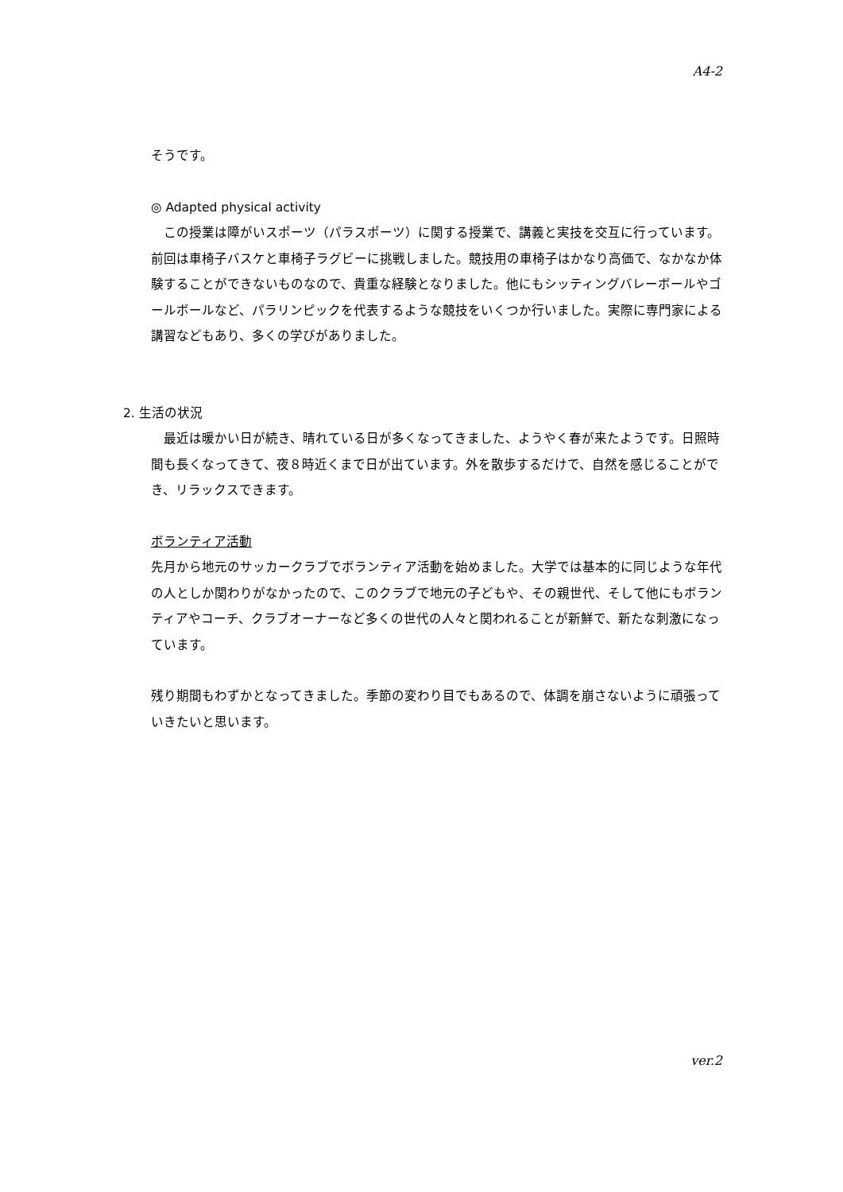A4-2
そうです。
◎ Adapted physical activity
　この授業は障がいスポーツ（パラスポーツ）に関する授業で、講義と実技を交互に行っています。前回は車椅子バスケと車椅子ラグビーに挑戦しました。競技用の車椅子はかなり高価で、なかなか体験することができないものなので、貴重な経験となりました。他にもシッティングバレーボールやゴールボールなど、パラリンピックを代表するような競技をいくつか行いました。実際に専門家による講習などもあり、多くの学びがありました。
2. 生活の状況
　最近は暖かい日が続き、晴れている日が多くなってきました、ようやく春が来たようです。日照時間も長くなってきて、夜８時近くまで日が出ています。外を散歩するだけで、自然を感じることができ、リラックスできます。
ボランティア活動
先月から地元のサッカークラブでボランティア活動を始めました。大学では基本的に同じような年代の人としか関わりがなかったので、このクラブで地元の子どもや、その親世代、そして他にもボランティアやコーチ、クラブオーナーなど多くの世代の人々と関われることが新鮮で、新たな刺激になっています。
残り期間もわずかとなってきました。季節の変わり目でもあるので、体調を崩さないように頑張っていきたいと思います。
ver.2